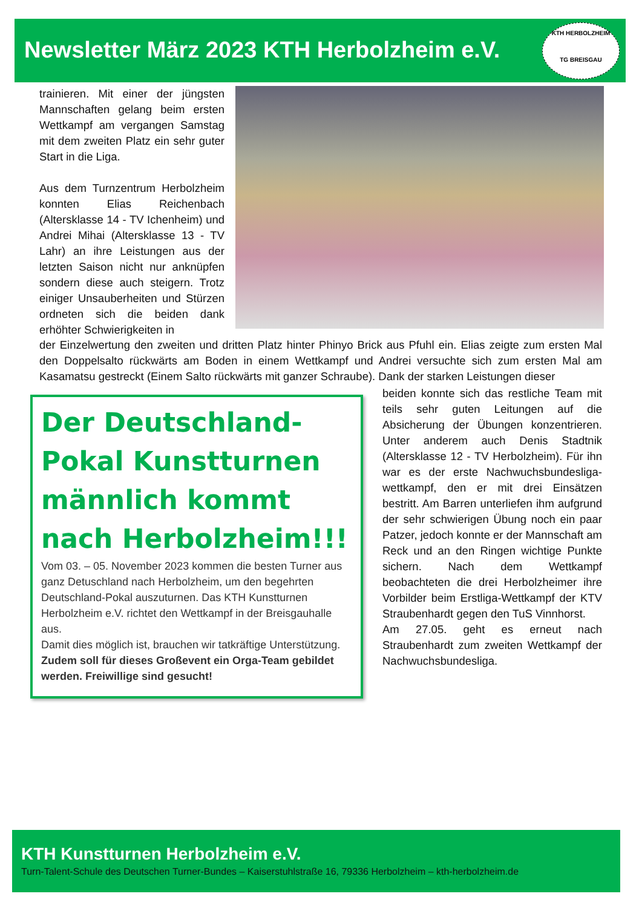Newsletter März 2023 KTH Herbolzheim e.V.
KTH HERBOLZHEIM
TG BREISGAU
trainieren. Mit einer der jüngsten Mannschaften gelang beim ersten Wettkampf am vergangen Samstag mit dem zweiten Platz ein sehr guter Start in die Liga.
Aus dem Turnzentrum Herbolzheim konnten Elias Reichenbach (Altersklasse 14 - TV Ichenheim) und Andrei Mihai (Altersklasse 13 - TV Lahr) an ihre Leistungen aus der letzten Saison nicht nur anknüpfen sondern diese auch steigern. Trotz einiger Unsauberheiten und Stürzen ordneten sich die beiden dank erhöhter Schwierigkeiten in
der Einzelwertung den zweiten und dritten Platz hinter Phinyo Brick aus Pfuhl ein. Elias zeigte zum ersten Mal den Doppelsalto rückwärts am Boden in einem Wettkampf und Andrei versuchte sich zum ersten Mal am Kasamatsu gestreckt (Einem Salto rückwärts mit ganzer Schraube). Dank der starken Leistungen dieser
Der Deutschland-Pokal Kunstturnen männlich kommt nach Herbolzheim!!!
Vom 03. – 05. November 2023 kommen die besten Turner aus ganz Detuschland nach Herbolzheim, um den begehrten Deutschland-Pokal auszuturnen. Das KTH Kunstturnen Herbolzheim e.V. richtet den Wettkampf in der Breisgauhalle aus.
Damit dies möglich ist, brauchen wir tatkräftige Unterstützung.
Zudem soll für dieses Großevent ein Orga-Team gebildet werden. Freiwillige sind gesucht!
beiden konnte sich das restliche Team mit teils sehr guten Leitungen auf die Absicherung der Übungen konzentrieren. Unter anderem auch Denis Stadtnik (Altersklasse 12 - TV Herbolzheim). Für ihn war es der erste Nachwuchsbundesliga-wettkampf, den er mit drei Einsätzen bestritt. Am Barren unterliefen ihm aufgrund der sehr schwierigen Übung noch ein paar Patzer, jedoch konnte er der Mannschaft am Reck und an den Ringen wichtige Punkte sichern. Nach dem Wettkampf beobachteten die drei Herbolzheimer ihre Vorbilder beim Erstliga-Wettkampf der KTV Straubenhardt gegen den TuS Vinnhorst.
Am 27.05. geht es erneut nach Straubenhardt zum zweiten Wettkampf der Nachwuchsbundesliga.
KTH Kunstturnen Herbolzheim e.V.
Turn-Talent-Schule des Deutschen Turner-Bundes – Kaiserstuhlstraße 16, 79336 Herbolzheim – kth-herbolzheim.de